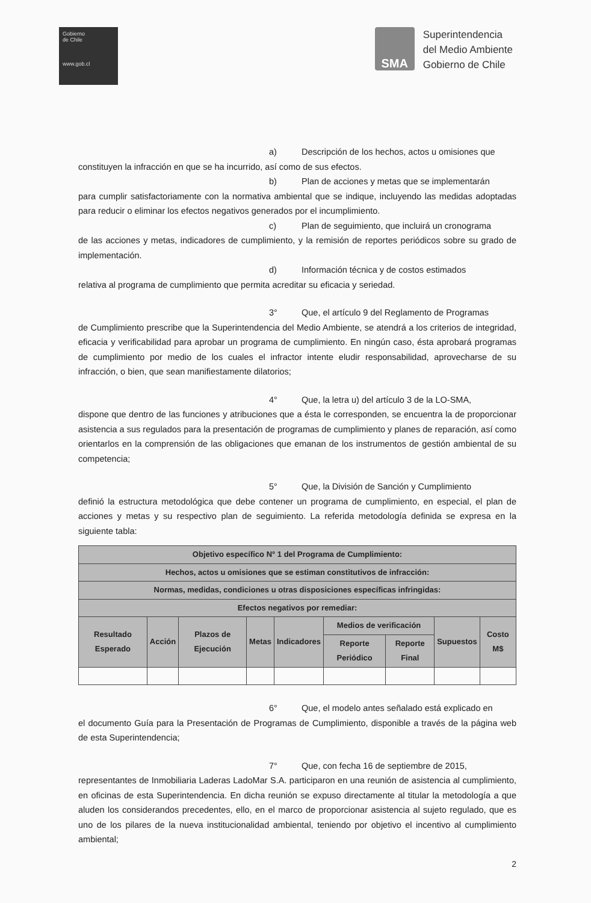Gobierno
de Chile
www.gob.cl
SMA
Superintendencia
del Medio Ambiente
Gobierno de Chile
a) Descripción de los hechos, actos u omisiones que
constituyen la infracción en que se ha incurrido, así como de sus efectos.
b) Plan de acciones y metas que se implementarán
para cumplir satisfactoriamente con la normativa ambiental que se indique, incluyendo las medidas adoptadas para reducir o eliminar los efectos negativos generados por el incumplimiento.
c) Plan de seguimiento, que incluirá un cronograma
de las acciones y metas, indicadores de cumplimiento, y la remisión de reportes periódicos sobre su grado de implementación.
d) Información técnica y de costos estimados
relativa al programa de cumplimiento que permita acreditar su eficacia y seriedad.
3° Que, el artículo 9 del Reglamento de Programas
de Cumplimiento prescribe que la Superintendencia del Medio Ambiente, se atendrá a los criterios de integridad, eficacia y verificabilidad para aprobar un programa de cumplimiento. En ningún caso, ésta aprobará programas de cumplimiento por medio de los cuales el infractor intente eludir responsabilidad, aprovecharse de su infracción, o bien, que sean manifiestamente dilatorios;
4° Que, la letra u) del artículo 3 de la LO-SMA,
dispone que dentro de las funciones y atribuciones que a ésta le corresponden, se encuentra la de proporcionar asistencia a sus regulados para la presentación de programas de cumplimiento y planes de reparación, así como orientarlos en la comprensión de las obligaciones que emanan de los instrumentos de gestión ambiental de su competencia;
5° Que, la División de Sanción y Cumplimiento
definió la estructura metodológica que debe contener un programa de cumplimiento, en especial, el plan de acciones y metas y su respectivo plan de seguimiento. La referida metodología definida se expresa en la siguiente tabla:
| Objetivo específico N° 1 del Programa de Cumplimiento: | | | | | | | | |
| --- | --- | --- | --- | --- | --- | --- | --- | --- |
| Hechos, actos u omisiones que se estiman constitutivos de infracción: | | | | | | | | |
| Normas, medidas, condiciones u otras disposiciones específicas infringidas: | | | | | | | | |
| Efectos negativos por remediar: | | | | | | | | |
| Resultado Esperado | Acción | Plazos de Ejecución | Metas | Indicadores | Medios de verificación | | Supuestos | Costo M$ |
| | | | | | Reporte Periódico | Reporte Final | | |
6° Que, el modelo antes señalado está explicado en
el documento Guía para la Presentación de Programas de Cumplimiento, disponible a través de la página web de esta Superintendencia;
7° Que, con fecha 16 de septiembre de 2015,
representantes de Inmobiliaria Laderas LadoMar S.A. participaron en una reunión de asistencia al cumplimiento, en oficinas de esta Superintendencia. En dicha reunión se expuso directamente al titular la metodología a que aluden los considerandos precedentes, ello, en el marco de proporcionar asistencia al sujeto regulado, que es uno de los pilares de la nueva institucionalidad ambiental, teniendo por objetivo el incentivo al cumplimiento ambiental;
2